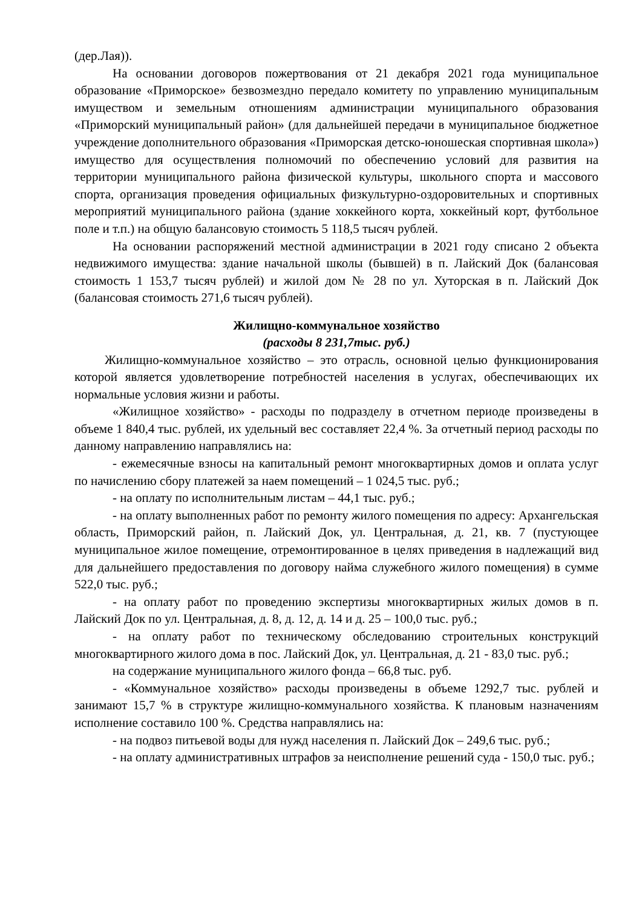(дер.Лая)).
На основании договоров пожертвования от 21 декабря 2021 года муниципальное образование «Приморское» безвозмездно передало комитету по управлению муниципальным имуществом и земельным отношениям администрации муниципального образования «Приморский муниципальный район» (для дальнейшей передачи в муниципальное бюджетное учреждение дополнительного образования «Приморская детско-юношеская спортивная школа») имущество для осуществления полномочий по обеспечению условий для развития на территории муниципального района физической культуры, школьного спорта и массового спорта, организация проведения официальных физкультурно-оздоровительных и спортивных мероприятий муниципального района (здание хоккейного корта, хоккейный корт, футбольное поле и т.п.) на общую балансовую стоимость 5 118,5 тысяч рублей.
На основании распоряжений местной администрации в 2021 году списано 2 объекта недвижимого имущества: здание начальной школы (бывшей) в п. Лайский Док (балансовая стоимость 1 153,7 тысяч рублей) и жилой дом № 28 по ул. Хуторская в п. Лайский Док (балансовая стоимость 271,6 тысяч рублей).
Жилищно-коммунальное хозяйство
(расходы 8 231,7тыс. руб.)
Жилищно-коммунальное хозяйство – это отрасль, основной целью функционирования которой является удовлетворение потребностей населения в услугах, обеспечивающих их нормальные условия жизни и работы.
«Жилищное хозяйство» - расходы по подразделу в отчетном периоде произведены в объеме 1 840,4 тыс. рублей, их удельный вес составляет 22,4 %. За отчетный период расходы по данному направлению направлялись на:
- ежемесячные взносы на капитальный ремонт многоквартирных домов и оплата услуг по начислению сбору платежей за наем помещений – 1 024,5 тыс. руб.;
- на оплату по исполнительным листам – 44,1 тыс. руб.;
- на оплату выполненных работ по ремонту жилого помещения по адресу: Архангельская область, Приморский район, п. Лайский Док, ул. Центральная, д. 21, кв. 7 (пустующее муниципальное жилое помещение, отремонтированное в целях приведения в надлежащий вид для дальнейшего предоставления по договору найма служебного жилого помещения) в сумме 522,0 тыс. руб.;
- на оплату работ по проведению экспертизы многоквартирных жилых домов в п. Лайский Док по ул. Центральная, д. 8, д. 12, д. 14 и д. 25 – 100,0 тыс. руб.;
- на оплату работ по техническому обследованию строительных конструкций многоквартирного жилого дома в пос. Лайский Док, ул. Центральная, д. 21 - 83,0 тыс. руб.;
на содержание муниципального жилого фонда – 66,8 тыс. руб.
- «Коммунальное хозяйство» расходы произведены в объеме 1292,7 тыс. рублей и занимают 15,7 % в структуре жилищно-коммунального хозяйства. К плановым назначениям исполнение составило 100 %. Средства направлялись на:
- на подвоз питьевой воды для нужд населения п. Лайский Док – 249,6 тыс. руб.;
- на оплату административных штрафов за неисполнение решений суда - 150,0 тыс. руб.;